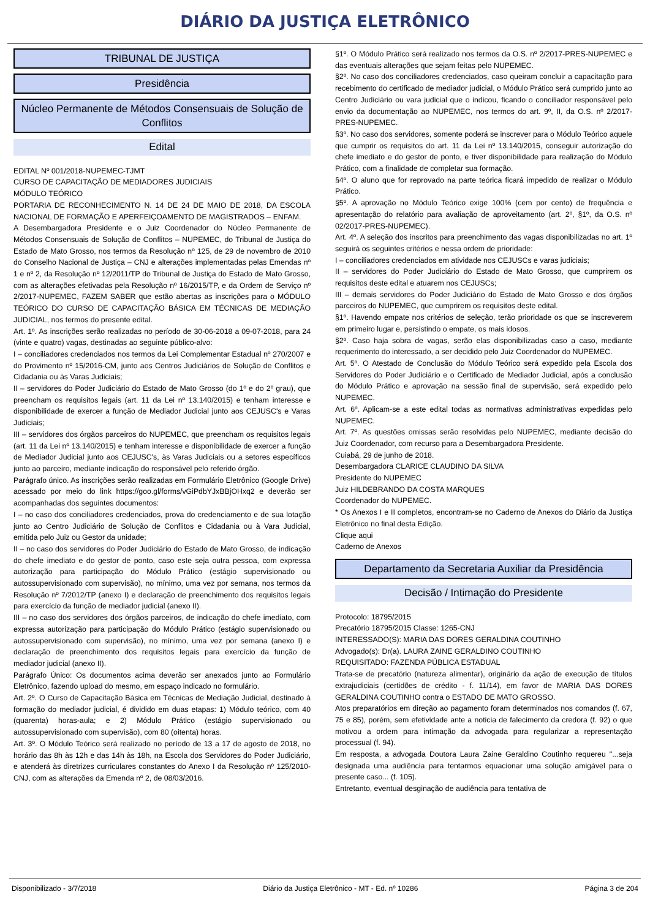DIÁRIO DA JUSTIÇA ELETRÔNICO
TRIBUNAL DE JUSTIÇA
Presidência
Núcleo Permanente de Métodos Consensuais de Solução de Conflitos
Edital
EDITAL Nº 001/2018-NUPEMEC-TJMT
CURSO DE CAPACITAÇÃO DE MEDIADORES JUDICIAIS
MÓDULO TEÓRICO
PORTARIA DE RECONHECIMENTO N. 14 DE 24 DE MAIO DE 2018, DA ESCOLA NACIONAL DE FORMAÇÃO E APERFEIÇOAMENTO DE MAGISTRADOS – ENFAM.
A Desembargadora Presidente e o Juiz Coordenador do Núcleo Permanente de Métodos Consensuais de Solução de Conflitos – NUPEMEC, do Tribunal de Justiça do Estado de Mato Grosso, nos termos da Resolução nº 125, de 29 de novembro de 2010 do Conselho Nacional de Justiça – CNJ e alterações implementadas pelas Emendas nº 1 e nº 2, da Resolução nº 12/2011/TP do Tribunal de Justiça do Estado de Mato Grosso, com as alterações efetivadas pela Resolução nº 16/2015/TP, e da Ordem de Serviço nº 2/2017-NUPEMEC, FAZEM SABER que estão abertas as inscrições para o MÓDULO TEÓRICO DO CURSO DE CAPACITAÇÃO BÁSICA EM TÉCNICAS DE MEDIAÇÃO JUDICIAL, nos termos do presente edital.
Art. 1º. As inscrições serão realizadas no período de 30-06-2018 a 09-07-2018, para 24 (vinte e quatro) vagas, destinadas ao seguinte público-alvo:
I – conciliadores credenciados nos termos da Lei Complementar Estadual nº 270/2007 e do Provimento nº 15/2016-CM, junto aos Centros Judiciários de Solução de Conflitos e Cidadania ou às Varas Judiciais;
II – servidores do Poder Judiciário do Estado de Mato Grosso (do 1º e do 2º grau), que preencham os requisitos legais (art. 11 da Lei nº 13.140/2015) e tenham interesse e disponibilidade de exercer a função de Mediador Judicial junto aos CEJUSC's e Varas Judiciais;
III – servidores dos órgãos parceiros do NUPEMEC, que preencham os requisitos legais (art. 11 da Lei nº 13.140/2015) e tenham interesse e disponibilidade de exercer a função de Mediador Judicial junto aos CEJUSC's, às Varas Judiciais ou a setores específicos junto ao parceiro, mediante indicação do responsável pelo referido órgão.
Parágrafo único. As inscrições serão realizadas em Formulário Eletrônico (Google Drive) acessado por meio do link https://goo.gl/forms/vGiPdbYJxBBjOHxq2 e deverão ser acompanhadas dos seguintes documentos:
I – no caso dos conciliadores credenciados, prova do credenciamento e de sua lotação junto ao Centro Judiciário de Solução de Conflitos e Cidadania ou à Vara Judicial, emitida pelo Juiz ou Gestor da unidade;
II – no caso dos servidores do Poder Judiciário do Estado de Mato Grosso, de indicação do chefe imediato e do gestor de ponto, caso este seja outra pessoa, com expressa autorização para participação do Módulo Prático (estágio supervisionado ou autossupervisionado com supervisão), no mínimo, uma vez por semana, nos termos da Resolução nº 7/2012/TP (anexo I) e declaração de preenchimento dos requisitos legais para exercício da função de mediador judicial (anexo II).
III – no caso dos servidores dos órgãos parceiros, de indicação do chefe imediato, com expressa autorização para participação do Módulo Prático (estágio supervisionado ou autossupervisionado com supervisão), no mínimo, uma vez por semana (anexo I) e declaração de preenchimento dos requisitos legais para exercício da função de mediador judicial (anexo II).
Parágrafo Único: Os documentos acima deverão ser anexados junto ao Formulário Eletrônico, fazendo upload do mesmo, em espaço indicado no formulário.
Art. 2º. O Curso de Capacitação Básica em Técnicas de Mediação Judicial, destinado à formação do mediador judicial, é dividido em duas etapas: 1) Módulo teórico, com 40 (quarenta) horas-aula; e 2) Módulo Prático (estágio supervisionado ou autossupervisionado com supervisão), com 80 (oitenta) horas.
Art. 3º. O Módulo Teórico será realizado no período de 13 a 17 de agosto de 2018, no horário das 8h às 12h e das 14h às 18h, na Escola dos Servidores do Poder Judiciário, e atenderá às diretrizes curriculares constantes do Anexo I da Resolução nº 125/2010-CNJ, com as alterações da Emenda nº 2, de 08/03/2016.
§1º. O Módulo Prático será realizado nos termos da O.S. nº 2/2017-PRES-NUPEMEC e das eventuais alterações que sejam feitas pelo NUPEMEC.
§2º. No caso dos conciliadores credenciados, caso queiram concluir a capacitação para recebimento do certificado de mediador judicial, o Módulo Prático será cumprido junto ao Centro Judiciário ou vara judicial que o indicou, ficando o conciliador responsável pelo envio da documentação ao NUPEMEC, nos termos do art. 9º, II, da O.S. nº 2/2017-PRES-NUPEMEC.
§3º. No caso dos servidores, somente poderá se inscrever para o Módulo Teórico aquele que cumprir os requisitos do art. 11 da Lei nº 13.140/2015, conseguir autorização do chefe imediato e do gestor de ponto, e tiver disponibilidade para realização do Módulo Prático, com a finalidade de completar sua formação.
§4º. O aluno que for reprovado na parte teórica ficará impedido de realizar o Módulo Prático.
§5º. A aprovação no Módulo Teórico exige 100% (cem por cento) de frequência e apresentação do relatório para avaliação de aproveitamento (art. 2º, §1º, da O.S. nº 02/2017-PRES-NUPEMEC).
Art. 4º. A seleção dos inscritos para preenchimento das vagas disponibilizadas no art. 1º seguirá os seguintes critérios e nessa ordem de prioridade:
I – conciliadores credenciados em atividade nos CEJUSCs e varas judiciais;
II – servidores do Poder Judiciário do Estado de Mato Grosso, que cumprirem os requisitos deste edital e atuarem nos CEJUSCs;
III – demais servidores do Poder Judiciário do Estado de Mato Grosso e dos órgãos parceiros do NUPEMEC, que cumprirem os requisitos deste edital.
§1º. Havendo empate nos critérios de seleção, terão prioridade os que se inscreverem em primeiro lugar e, persistindo o empate, os mais idosos.
§2º. Caso haja sobra de vagas, serão elas disponibilizadas caso a caso, mediante requerimento do interessado, a ser decidido pelo Juiz Coordenador do NUPEMEC.
Art. 5º. O Atestado de Conclusão do Módulo Teórico será expedido pela Escola dos Servidores do Poder Judiciário e o Certificado de Mediador Judicial, após a conclusão do Módulo Prático e aprovação na sessão final de supervisão, será expedido pelo NUPEMEC.
Art. 6º. Aplicam-se a este edital todas as normativas administrativas expedidas pelo NUPEMEC.
Art. 7º. As questões omissas serão resolvidas pelo NUPEMEC, mediante decisão do Juiz Coordenador, com recurso para a Desembargadora Presidente.
Cuiabá, 29 de junho de 2018.
Desembargadora CLARICE CLAUDINO DA SILVA
Presidente do NUPEMEC
Juiz HILDEBRANDO DA COSTA MARQUES
Coordenador do NUPEMEC.
* Os Anexos I e II completos, encontram-se no Caderno de Anexos do Diário da Justiça Eletrônico no final desta Edição.
Clique aqui
Caderno de Anexos
Departamento da Secretaria Auxiliar da Presidência
Decisão / Intimação do Presidente
Protocolo: 18795/2015
Precatório 18795/2015 Classe: 1265-CNJ
INTERESSADO(S): MARIA DAS DORES GERALDINA COUTINHO
Advogado(s): Dr(a). LAURA ZAINE GERALDINO COUTINHO
REQUISITADO: FAZENDA PÚBLICA ESTADUAL
Trata-se de precatório (natureza alimentar), originário da ação de execução de títulos extrajudiciais (certidões de crédito - f. 11/14), em favor de MARIA DAS DORES GERALDINA COUTINHO contra o ESTADO DE MATO GROSSO.
Atos preparatórios em direção ao pagamento foram determinados nos comandos (f. 67, 75 e 85), porém, sem efetividade ante a noticia de falecimento da credora (f. 92) o que motivou a ordem para intimação da advogada para regularizar a representação processual (f. 94).
Em resposta, a advogada Doutora Laura Zaine Geraldino Coutinho requereu "...seja designada uma audiência para tentarmos equacionar uma solução amigável para o presente caso... (f. 105).
Entretanto, eventual desginação de audiência para tentativa de
Disponibilizado - 3/7/2018 Diário da Justiça Eletrônico - MT - Ed. nº 10286 Página 3 de 204